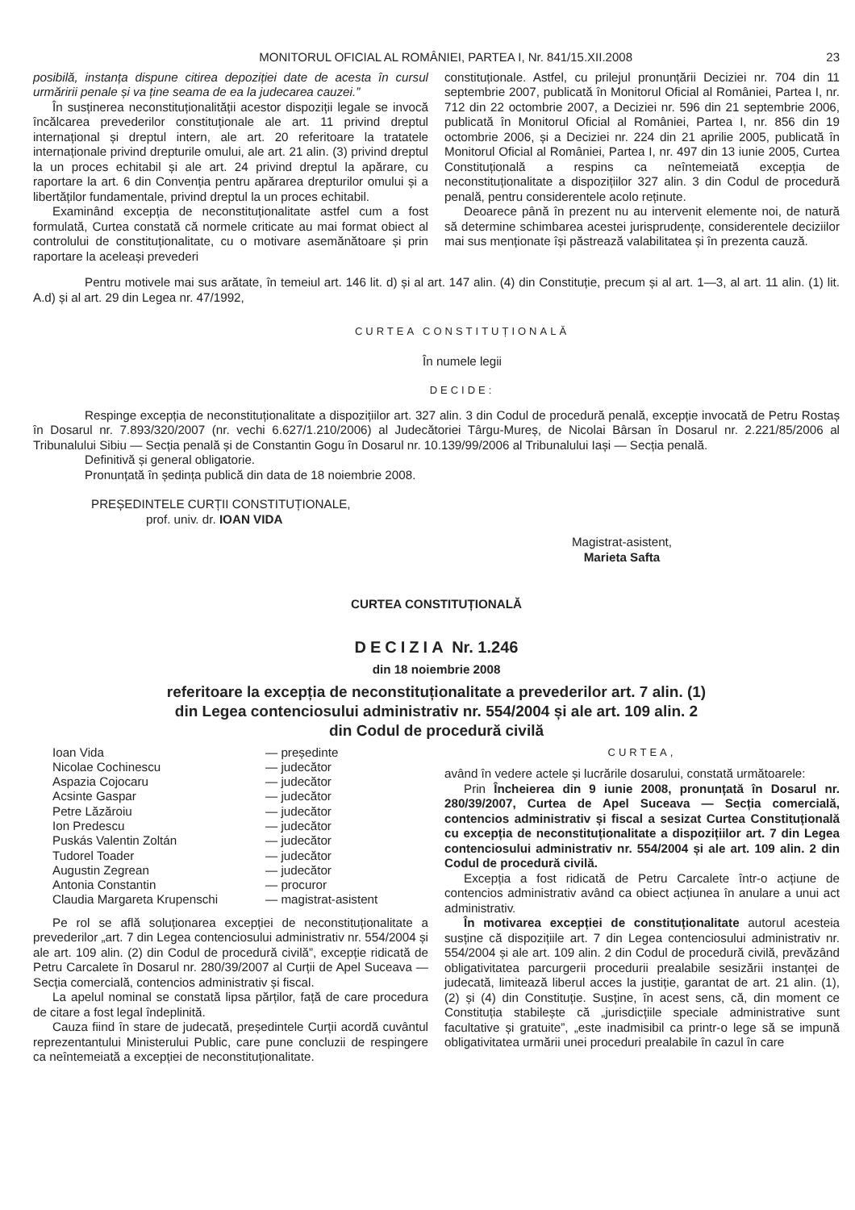MONITORUL OFICIAL AL ROMÂNIEI, PARTEA I, Nr. 841/15.XII.2008 23
posibilă, instanța dispune citirea depoziției date de acesta în cursul urmăririi penale și va ține seama de ea la judecarea cauzei.”
În susținerea neconstituționalității acestor dispoziții legale se invocă încălcarea prevederilor constituționale ale art. 11 privind dreptul internațional și dreptul intern, ale art. 20 referitoare la tratatele internaționale privind drepturile omului, ale art. 21 alin. (3) privind dreptul la un proces echitabil și ale art. 24 privind dreptul la apărare, cu raportare la art. 6 din Convenția pentru apărarea drepturilor omului și a libertăților fundamentale, privind dreptul la un proces echitabil.
Examinând excepția de neconstituționalitate astfel cum a fost formulată, Curtea constată că normele criticate au mai format obiect al controlului de constituționalitate, cu o motivare asemănătoare și prin raportare la aceleași prevederi
constituționale. Astfel, cu prilejul pronunțării Deciziei nr. 704 din 11 septembrie 2007, publicată în Monitorul Oficial al României, Partea I, nr. 712 din 22 octombrie 2007, a Deciziei nr. 596 din 21 septembrie 2006, publicată în Monitorul Oficial al României, Partea I, nr. 856 din 19 octombrie 2006, și a Deciziei nr. 224 din 21 aprilie 2005, publicată în Monitorul Oficial al României, Partea I, nr. 497 din 13 iunie 2005, Curtea Constituțională a respins ca neîntemeiată excepția de neconstituționalitate a dispozițiilor 327 alin. 3 din Codul de procedură penală, pentru considerentele acolo reținute.
Deoarece până în prezent nu au intervenit elemente noi, de natură să determine schimbarea acestei jurisprudențe, considerentele deciziilor mai sus menționate își păstrează valabilitatea și în prezenta cauză.
Pentru motivele mai sus arătate, în temeiul art. 146 lit. d) și al art. 147 alin. (4) din Constituție, precum și al art. 1—3, al art. 11 alin. (1) lit. A.d) și al art. 29 din Legea nr. 47/1992,
CURTEA CONSTITUȚIONALĂ
În numele legii
DECIDE:
Respinge excepția de neconstituționalitate a dispozițiilor art. 327 alin. 3 din Codul de procedură penală, excepție invocată de Petru Rostaș în Dosarul nr. 7.893/320/2007 (nr. vechi 6.627/1.210/2006) al Judecătoriei Târgu-Mureș, de Nicolai Bârsan în Dosarul nr. 2.221/85/2006 al Tribunalului Sibiu — Secția penală și de Constantin Gogu în Dosarul nr. 10.139/99/2006 al Tribunalului Iași — Secția penală.
Definitivă și general obligatorie.
Pronunțată în ședința publică din data de 18 noiembrie 2008.
PREȘEDINTELE CURȚII CONSTITUȚIONALE,
prof. univ. dr. IOAN VIDA
Magistrat-asistent,
Marieta Safta
CURTEA CONSTITUȚIONALĂ
DECIZIA Nr. 1.246
din 18 noiembrie 2008
referitoare la excepția de neconstituționalitate a prevederilor art. 7 alin. (1)
din Legea contenciosului administrativ nr. 554/2004 și ale art. 109 alin. 2
din Codul de procedură civilă
| Ioan Vida | — președinte |
| Nicolae Cochinescu | — judecător |
| Aspazia Cojocaru | — judecător |
| Acsinte Gaspar | — judecător |
| Petre Lăzăroiu | — judecător |
| Ion Predescu | — judecător |
| Puskás Valentin Zoltán | — judecător |
| Tudorel Toader | — judecător |
| Augustin Zegrean | — judecător |
| Antonia Constantin | — procuror |
| Claudia Margareta Krupenschi | — magistrat-asistent |
Pe rol se află soluționarea excepției de neconstituționalitate a prevederilor „art. 7 din Legea contenciosului administrativ nr. 554/2004 și ale art. 109 alin. (2) din Codul de procedură civilă”, excepție ridicată de Petru Carcalete în Dosarul nr. 280/39/2007 al Curții de Apel Suceava — Secția comercială, contencios administrativ și fiscal.
La apelul nominal se constată lipsa părților, față de care procedura de citare a fost legal îndeplinită.
Cauza fiind în stare de judecată, președintele Curții acordă cuvântul reprezentantului Ministerului Public, care pune concluzii de respingere ca neîntemeiată a excepției de neconstituționalitate.
CURTEA,
având în vedere actele și lucrările dosarului, constată următoarele:
Prin Încheierea din 9 iunie 2008, pronunțată în Dosarul nr. 280/39/2007, Curtea de Apel Suceava — Secția comercială, contencios administrativ și fiscal a sesizat Curtea Constituțională cu excepția de neconstituționalitate a dispozițiilor art. 7 din Legea contenciosului administrativ nr. 554/2004 și ale art. 109 alin. 2 din Codul de procedură civilă.
Excepția a fost ridicată de Petru Carcalete într-o acțiune de contencios administrativ având ca obiect acțiunea în anulare a unui act administrativ.
În motivarea excepției de constituționalitate autorul acesteia susține că dispozițiile art. 7 din Legea contenciosului administrativ nr. 554/2004 și ale art. 109 alin. 2 din Codul de procedură civilă, prevăzând obligativitatea parcurgerii procedurii prealabile sesizării instanței de judecată, limitează liberul acces la justiție, garantat de art. 21 alin. (1), (2) și (4) din Constituție. Susține, în acest sens, că, din moment ce Constituția stabilește că „jurisdicțiile speciale administrative sunt facultative și gratuite”, „este inadmisibil ca printr-o lege să se impună obligativitatea urmării unei proceduri prealabile în cazul în care